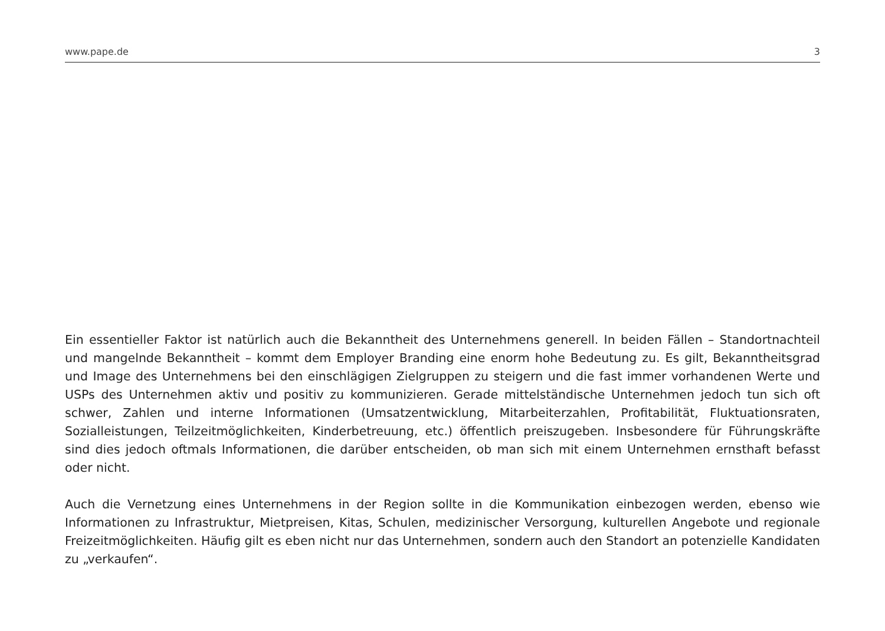www.pape.de 3
Ein essentieller Faktor ist natürlich auch die Bekanntheit des Unternehmens generell. In beiden Fällen – Standortnachteil und mangelnde Bekanntheit – kommt dem Employer Branding eine enorm hohe Bedeutung zu. Es gilt, Bekanntheitsgrad und Image des Unternehmens bei den einschlägigen Zielgruppen zu steigern und die fast immer vorhandenen Werte und USPs des Unternehmen aktiv und positiv zu kommunizieren. Gerade mittelständische Unternehmen jedoch tun sich oft schwer, Zahlen und interne Informationen (Umsatzentwicklung, Mitarbeiterzahlen, Profitabilität, Fluktuationsraten, Sozialleistungen, Teilzeitmöglichkeiten, Kinderbetreuung, etc.) öffentlich preiszugeben. Insbesondere für Führungskräfte sind dies jedoch oftmals Informationen, die darüber entscheiden, ob man sich mit einem Unternehmen ernsthaft befasst oder nicht.
Auch die Vernetzung eines Unternehmens in der Region sollte in die Kommunikation einbezogen werden, ebenso wie Informationen zu Infrastruktur, Mietpreisen, Kitas, Schulen, medizinischer Versorgung, kulturellen Angebote und regionale Freizeitmöglichkeiten. Häufig gilt es eben nicht nur das Unternehmen, sondern auch den Standort an potenzielle Kandidaten zu „verkaufen“.